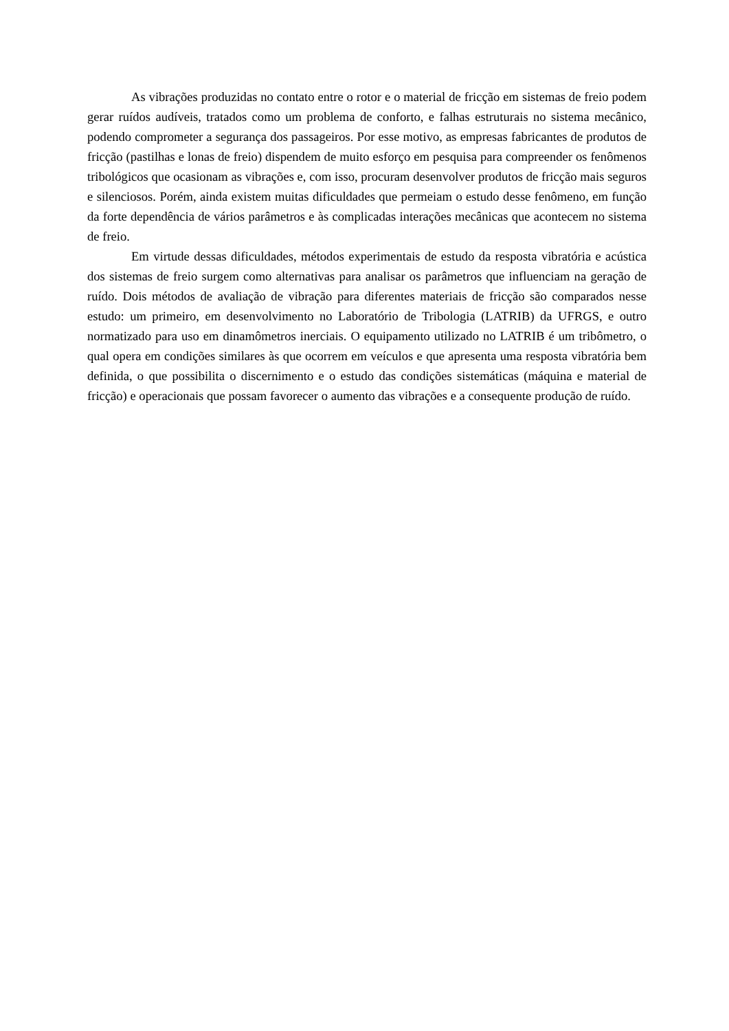As vibrações produzidas no contato entre o rotor e o material de fricção em sistemas de freio podem gerar ruídos audíveis, tratados como um problema de conforto, e falhas estruturais no sistema mecânico, podendo comprometer a segurança dos passageiros. Por esse motivo, as empresas fabricantes de produtos de fricção (pastilhas e lonas de freio) dispendem de muito esforço em pesquisa para compreender os fenômenos tribológicos que ocasionam as vibrações e, com isso, procuram desenvolver produtos de fricção mais seguros e silenciosos. Porém, ainda existem muitas dificuldades que permeiam o estudo desse fenômeno, em função da forte dependência de vários parâmetros e às complicadas interações mecânicas que acontecem no sistema de freio.
Em virtude dessas dificuldades, métodos experimentais de estudo da resposta vibratória e acústica dos sistemas de freio surgem como alternativas para analisar os parâmetros que influenciam na geração de ruído. Dois métodos de avaliação de vibração para diferentes materiais de fricção são comparados nesse estudo: um primeiro, em desenvolvimento no Laboratório de Tribologia (LATRIB) da UFRGS, e outro normatizado para uso em dinamômetros inerciais. O equipamento utilizado no LATRIB é um tribômetro, o qual opera em condições similares às que ocorrem em veículos e que apresenta uma resposta vibratória bem definida, o que possibilita o discernimento e o estudo das condições sistemáticas (máquina e material de fricção) e operacionais que possam favorecer o aumento das vibrações e a consequente produção de ruído.